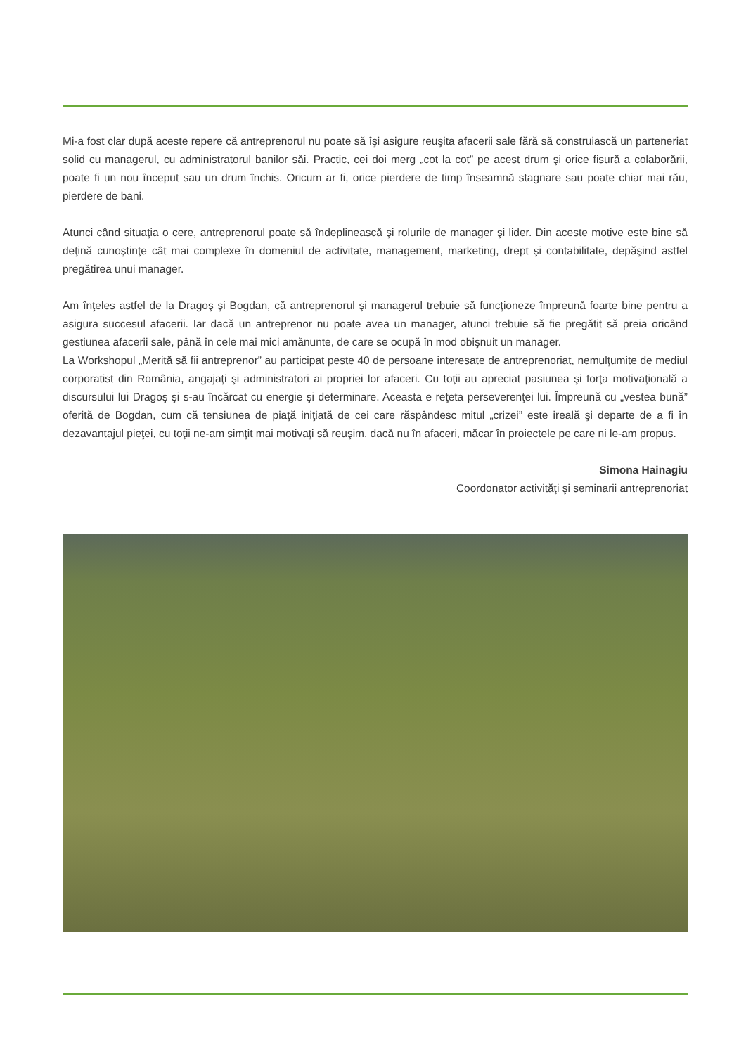Mi-a fost clar după aceste repere că antreprenorul nu poate să îşi asigure reuşita afacerii sale fără să construiască un parteneriat solid cu managerul, cu administratorul banilor săi. Practic, cei doi merg „cot la cot” pe acest drum şi orice fisură a colaborării, poate fi un nou început sau un drum închis. Oricum ar fi, orice pierdere de timp înseamnă stagnare sau poate chiar mai rău, pierdere de bani.
Atunci când situaţia o cere, antreprenorul poate să îndeplinească şi rolurile de manager şi lider. Din aceste motive este bine să deţină cunoştinţe cât mai complexe în domeniul de activitate, management, marketing, drept şi contabilitate, depăşind astfel pregătirea unui manager.
Am înţeles astfel de la Dragoş şi Bogdan, că antreprenorul şi managerul trebuie să funcţioneze împreună foarte bine pentru a asigura succesul afacerii. Iar dacă un antreprenor nu poate avea un manager, atunci trebuie să fie pregătit să preia oricând gestiunea afacerii sale, până în cele mai mici amănunte, de care se ocupă în mod obişnuit un manager.
La Workshopul „Merită să fii antreprenor” au participat peste 40 de persoane interesate de antreprenoriat, nemulţumite de mediul corporatist din România, angajaţi şi administratori ai propriei lor afaceri. Cu toţii au apreciat pasiunea şi forţa motivaţională a discursului lui Dragoş şi s-au încărcat cu energie şi determinare. Aceasta e reţeta perseverenţei lui. Împreună cu „vestea bună” oferită de Bogdan, cum că tensiunea de piaţă iniţiată de cei care răspândesc mitul „crizei” este ireală şi departe de a fi în dezavantajul pieţei, cu toţii ne-am simţit mai motivaţi să reuşim, dacă nu în afaceri, măcar în proiectele pe care ni le-am propus.
Simona Hainagiu
Coordonator activităţi şi seminarii antreprenoriat